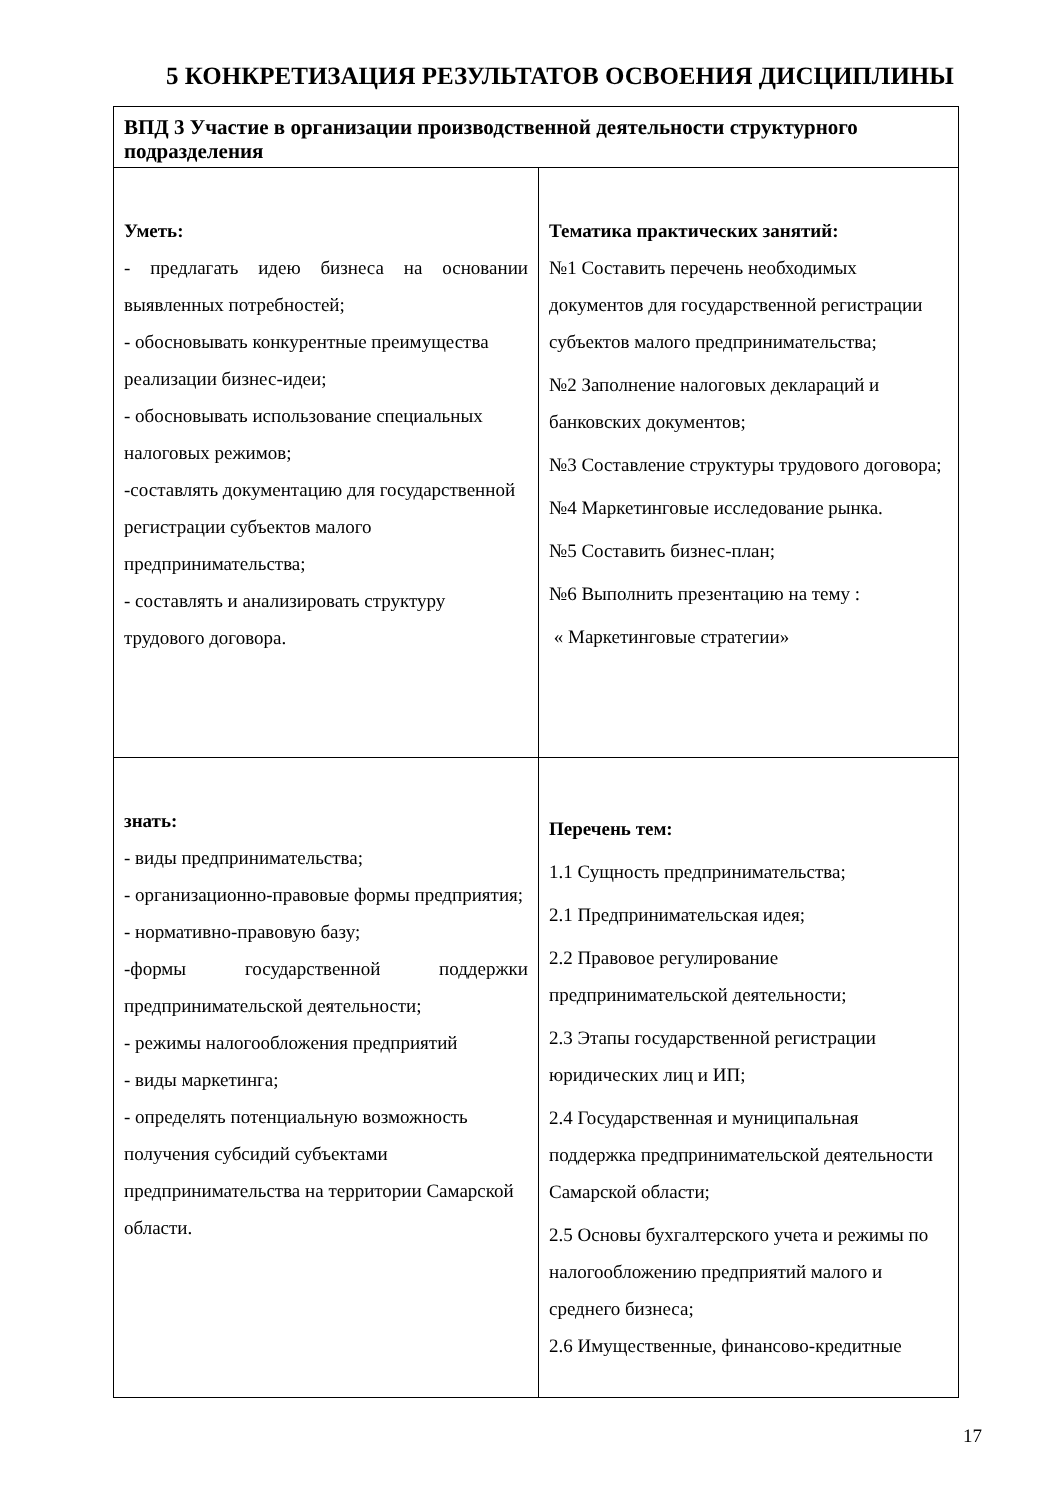5 КОНКРЕТИЗАЦИЯ РЕЗУЛЬТАТОВ ОСВОЕНИЯ ДИСЦИПЛИНЫ
| ВПД 3 Участие в организации производственной деятельности структурного подразделения | |
| Уметь: - предлагать идею бизнеса на основании выявленных потребностей; - обосновывать конкурентные преимущества реализации бизнес-идеи; - обосновывать использование специальных налоговых режимов; -составлять документацию для государственной регистрации субъектов малого предпринимательства; - составлять и анализировать структуру трудового договора. | Тематика практических занятий: №1 Составить перечень необходимых документов для государственной регистрации субъектов малого предпринимательства; №2 Заполнение налоговых деклараций и банковских документов; №3 Составление структуры трудового договора; №4 Маркетинговые исследование рынка. №5 Составить бизнес-план; №6 Выполнить презентацию на тему : « Маркетинговые стратегии» |
| знать: - виды предпринимательства; - организационно-правовые формы предприятия; - нормативно-правовую базу; -формы государственной поддержки предпринимательской деятельности; - режимы налогообложения предприятий - виды маркетинга; - определять потенциальную возможность получения субсидий субъектами предпринимательства на территории Самарской области. | Перечень тем: 1.1 Сущность предпринимательства; 2.1 Предпринимательская идея; 2.2 Правовое регулирование предпринимательской деятельности; 2.3 Этапы государственной регистрации юридических лиц и ИП; 2.4 Государственная и муниципальная поддержка предпринимательской деятельности Самарской области; 2.5 Основы бухгалтерского учета и режимы по налогообложению предприятий малого и среднего бизнеса; 2.6 Имущественные, финансово-кредитные |
17